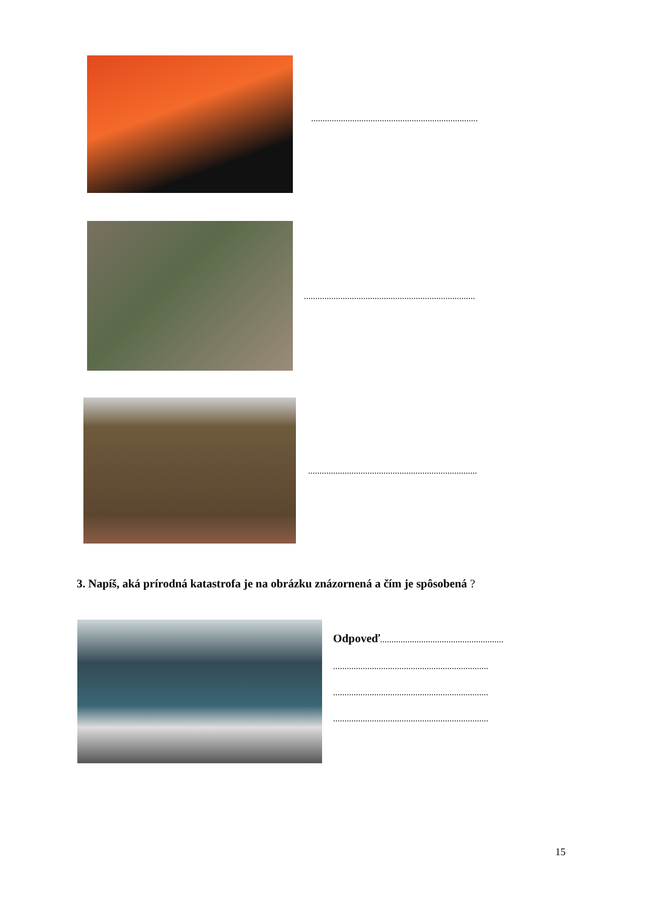.........................................................................
...........................................................................
..........................................................................
3. Napíš, aká prírodná katastrofa je na obrázku znázornená a čím je spôsobená ?
Odpoveď......................................................
....................................................................
....................................................................
....................................................................
15